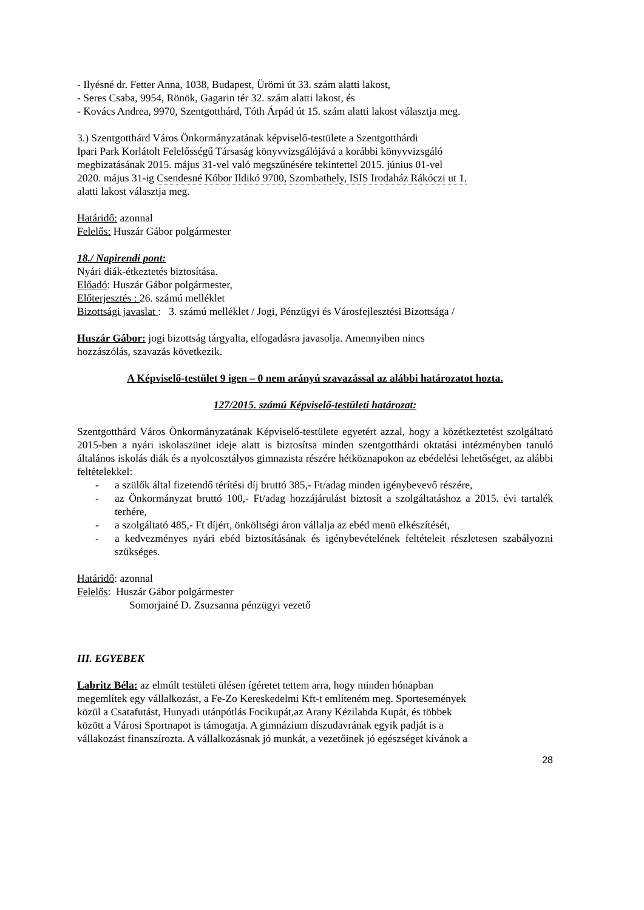- Ilyésné dr. Fetter Anna, 1038, Budapest, Ürömi út 33. szám alatti lakost,
- Seres Csaba, 9954, Rönök, Gagarin tér 32. szám alatti lakost, és
- Kovács Andrea, 9970, Szentgotthárd, Tóth Árpád út 15. szám alatti lakost választja meg.
3.) Szentgotthárd Város Önkormányzatának képviselő-testülete a Szentgotthárdi
Ipari Park Korlátolt Felelősségű Társaság könyvvizsgálójává a korábbi könyvvizsgáló
megbizatásának 2015. május 31-vel való megszűnésére tekintettel 2015. június 01-vel
2020. május 31-ig Csendesné Kóbor Ildikó 9700, Szombathely, ISIS Irodaház Rákóczi ut 1.
alatti lakost választja meg.
Határidő: azonnal
Felelős: Huszár Gábor polgármester
18./ Napirendi pont:
Nyári diák-étkeztetés biztosítása.
Előadó: Huszár Gábor polgármester,
Előterjesztés : 26. számú melléklet
Bizottsági javaslat : 3. számú melléklet / Jogi, Pénzügyi és Városfejlesztési Bizottsága /
Huszár Gábor: jogi bizottság tárgyalta, elfogadásra javasolja. Amennyiben nincs
hozzászólás, szavazás következik.
A Képviselő-testület 9 igen – 0 nem arányú szavazással az alábbi határozatot hozta.
127/2015. számú Képviselő-testületi határozat:
Szentgotthárd Város Önkormányzatának Képviselő-testülete egyetért azzal, hogy a közétkeztetést szolgáltató 2015-ben a nyári iskolaszünet ideje alatt is biztosítsa minden szentgotthárdi oktatási intézményben tanuló általános iskolás diák és a nyolcosztályos gimnazista részére hétköznapokon az ebédelési lehetőséget, az alábbi feltételekkel:
- a szülők által fizetendő térítési díj bruttó 385,- Ft/adag minden igénybevevő részére,
- az Önkormányzat bruttó 100,- Ft/adag hozzájárulást biztosít a szolgáltatáshoz a 2015. évi tartalék terhére,
- a szolgáltató 485,- Ft díjért, önköltségi áron vállalja az ebéd menü elkészítését,
- a kedvezményes nyári ebéd biztosításának és igénybevételének feltételeit részletesen szabályozni szükséges.
Határidő: azonnal
Felelős: Huszár Gábor polgármester
Somorjainé D. Zsuzsanna pénzügyi vezető
III. EGYEBEK
Labritz Béla: az elmúlt testületi ülésen ígéretet tettem arra, hogy minden hónapban
megemlítek egy vállalkozást, a Fe-Zo Kereskedelmi Kft-t említeném meg. Sportesemények
közül a Csatafutást, Hunyadi utánpótlás Focikupát,az Arany Kézilabda Kupát, és többek
között a Városi Sportnapot is támogatja. A gimnázium díszudavrának egyik padját is a
vállakozást finanszírozta. A vállalkozásnak jó munkát, a vezetőinek jó egészséget kívánok a
28